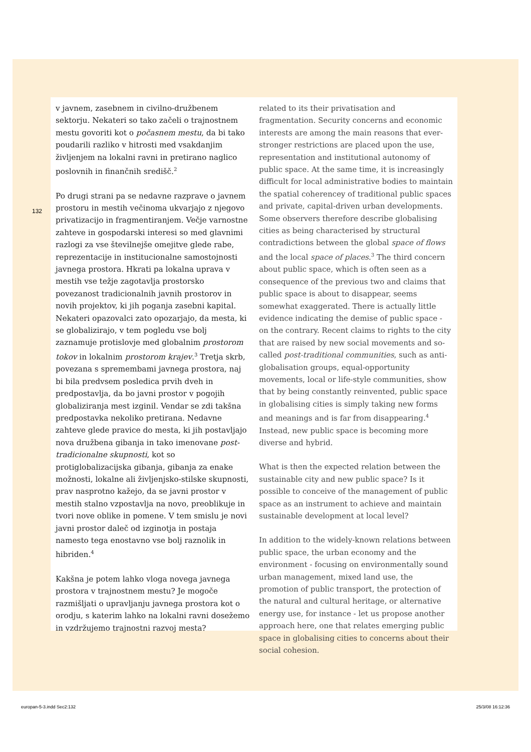132
v javnem, zasebnem in civilno-družbenem sektorju. Nekateri so tako začeli o trajnostnem mestu govoriti kot o počasnem mestu, da bi tako poudarili razliko v hitrosti med vsakdanjim življenjem na lokalni ravni in pretirano naglico poslovnih in finančnih središč.<sup>2</sup>
Po drugi strani pa se nedavne razprave o javnem prostoru in mestih večinoma ukvarjajo z njegovo privatizacijo in fragmentiranjem. Večje varnostne zahteve in gospodarski interesi so med glavnimi razlogi za vse številnejše omejitve glede rabe, reprezentacije in institucionalne samostojnosti javnega prostora. Hkrati pa lokalna uprava v mestih vse težje zagotavlja prostorsko povezanost tradicionalnih javnih prostorov in novih projektov, ki jih poganja zasebni kapital. Nekateri opazovalci zato opozarjajo, da mesta, ki se globalizirajo, v tem pogledu vse bolj zaznamuje protislovje med globalnim prostorom tokov in lokalnim prostorom krajev.<sup>3</sup> Tretja skrb, povezana s spremembami javnega prostora, naj bi bila predvsem posledica prvih dveh in predpostavlja, da bo javni prostor v pogojih globaliziranja mest izginil. Vendar se zdi takšna predpostavka nekoliko pretirana. Nedavne zahteve glede pravice do mesta, ki jih postavljajo nova družbena gibanja in tako imenovane post-tradicionalne skupnosti, kot so protiglobalizacijska gibanja, gibanja za enake možnosti, lokalne ali življenjsko-stilske skupnosti, prav nasprotno kažejo, da se javni prostor v mestih stalno vzpostavlja na novo, preoblikuje in tvori nove oblike in pomene. V tem smislu je novi javni prostor daleč od izginotja in postaja namesto tega enostavno vse bolj raznolik in hibriden.<sup>4</sup>
Kakšna je potem lahko vloga novega javnega prostora v trajnostnem mestu? Je mogoče razmišljati o upravljanju javnega prostora kot o orodju, s katerim lahko na lokalni ravni dosežemo in vzdržujemo trajnostni razvoj mesta?
related to its their privatisation and fragmentation. Security concerns and economic interests are among the main reasons that ever-stronger restrictions are placed upon the use, representation and institutional autonomy of public space. At the same time, it is increasingly difficult for local administrative bodies to maintain the spatial coherencey of traditional public spaces and private, capital-driven urban developments. Some observers therefore describe globalising cities as being characterised by structural contradictions between the global space of flows and the local space of places.<sup>3</sup> The third concern about public space, which is often seen as a consequence of the previous two and claims that public space is about to disappear, seems somewhat exaggerated. There is actually little evidence indicating the demise of public space - on the contrary. Recent claims to rights to the city that are raised by new social movements and so-called post-traditional communities, such as anti-globalisation groups, equal-opportunity movements, local or life-style communities, show that by being constantly reinvented, public space in globalising cities is simply taking new forms and meanings and is far from disappearing.<sup>4</sup> Instead, new public space is becoming more diverse and hybrid.
What is then the expected relation between the sustainable city and new public space? Is it possible to conceive of the management of public space as an instrument to achieve and maintain sustainable development at local level?
In addition to the widely-known relations between public space, the urban economy and the environment - focusing on environmentally sound urban management, mixed land use, the promotion of public transport, the protection of the natural and cultural heritage, or alternative energy use, for instance - let us propose another approach here, one that relates emerging public space in globalising cities to concerns about their social cohesion.
europan-5-3.indd Sec2:132 25/3/08 16:12:36